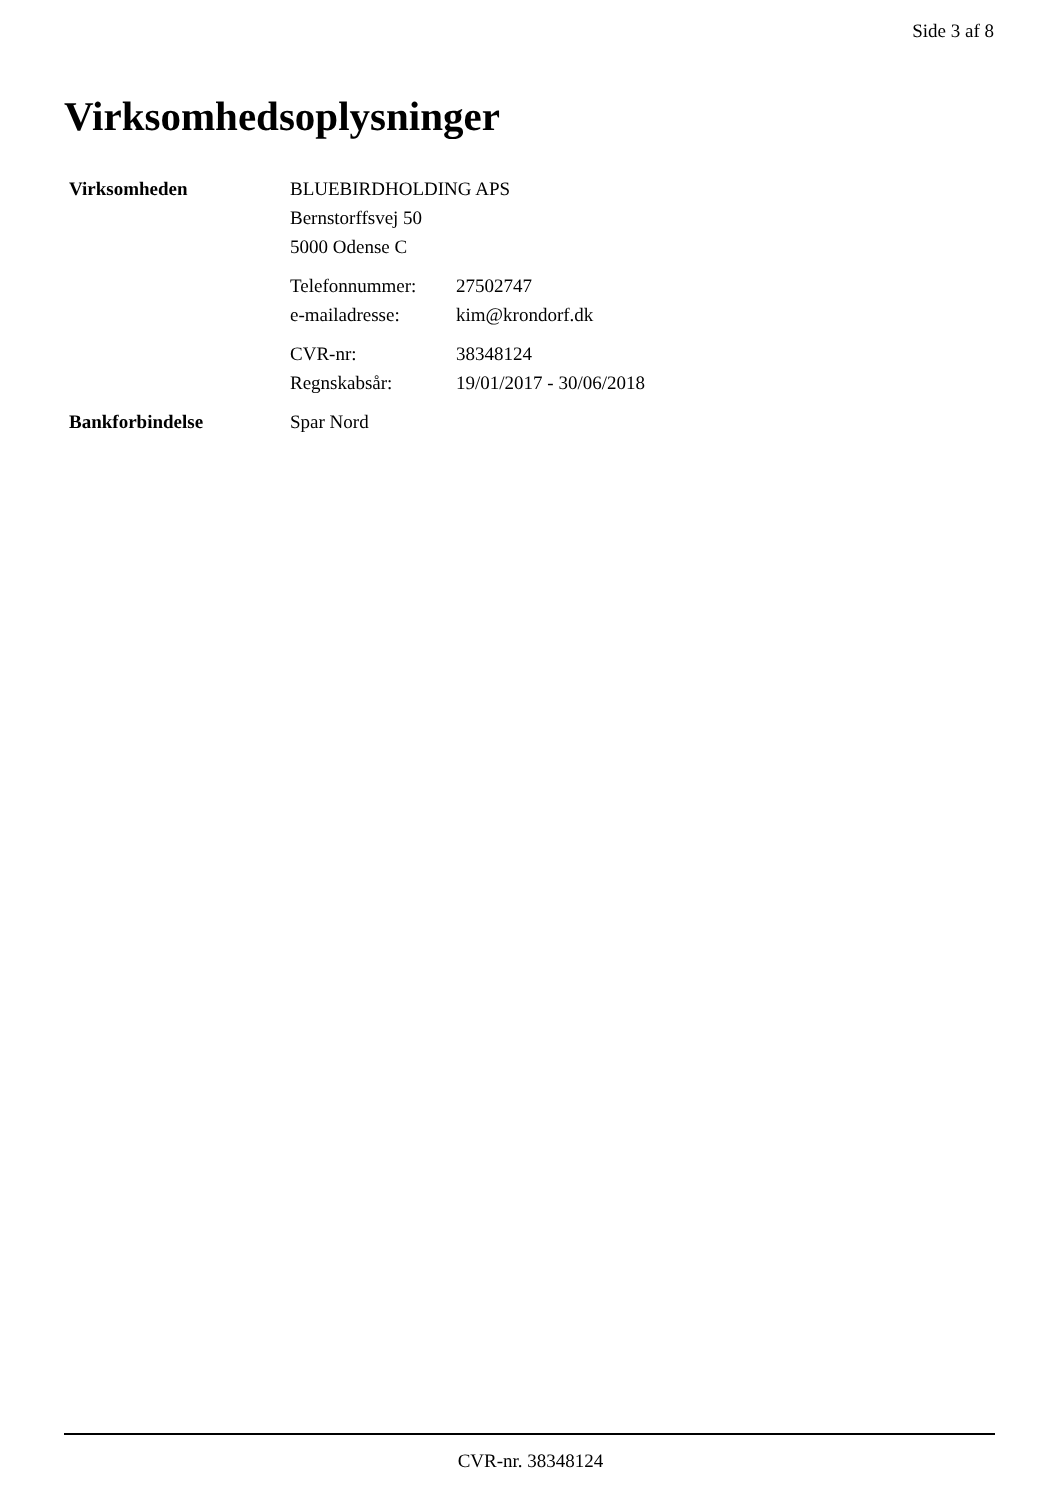Side 3 af 8
Virksomhedsoplysninger
| Virksomheden | BLUEBIRDHOLDING APS | |
| | Bernstorffsvej 50 | |
| | 5000 Odense C | |
| | Telefonnummer: | 27502747 |
| | e-mailadresse: | kim@krondorf.dk |
| | CVR-nr: | 38348124 |
| | Regnskabsår: | 19/01/2017 - 30/06/2018 |
| Bankforbindelse | Spar Nord | |
CVR-nr. 38348124